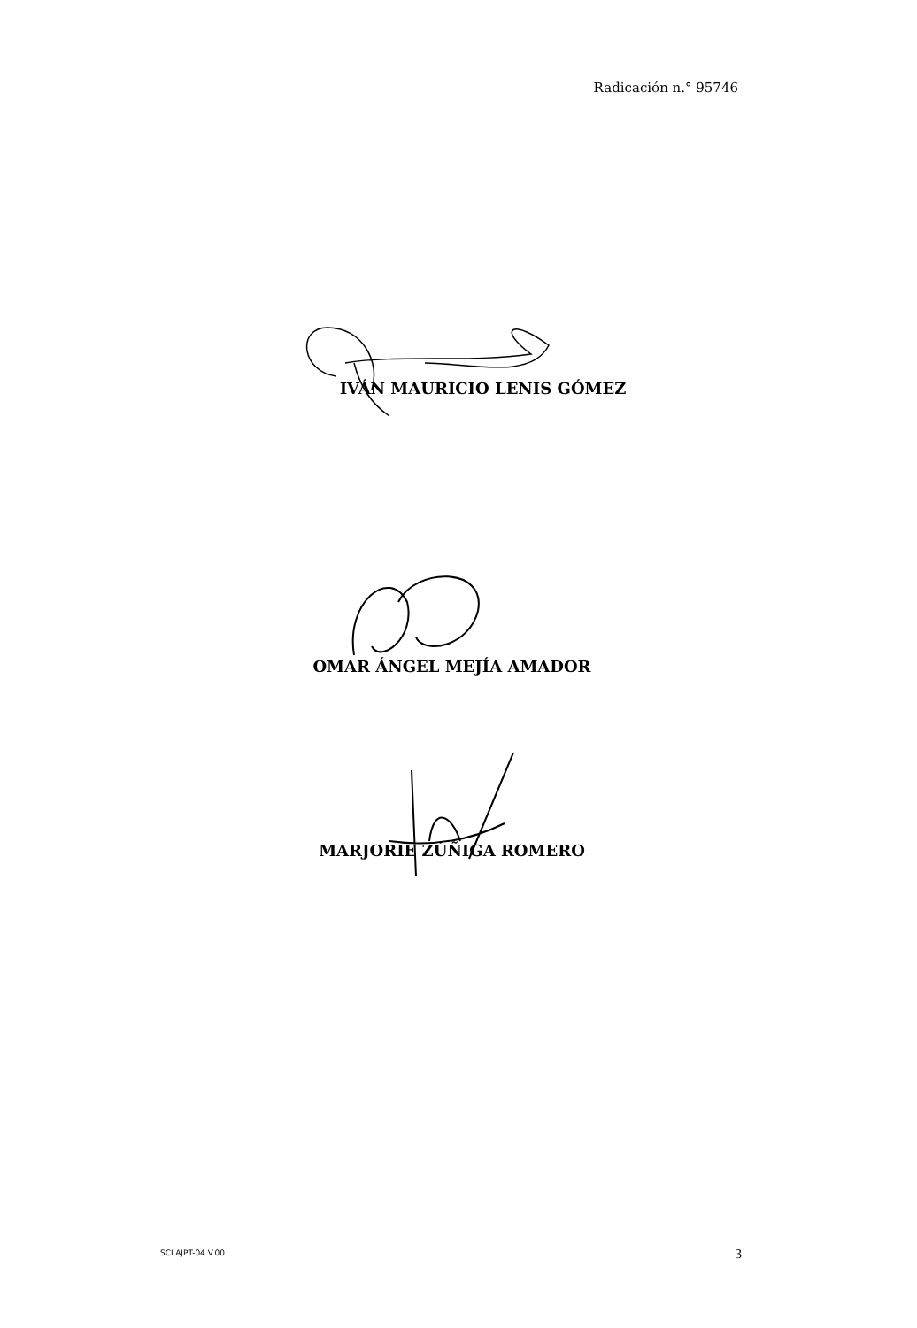Radicación n.° 95746
IVÁN MAURICIO LENIS GÓMEZ
OMAR ÁNGEL MEJÍA AMADOR
MARJORIE ZÚÑIGA ROMERO
SCLAJPT-04 V.00 3